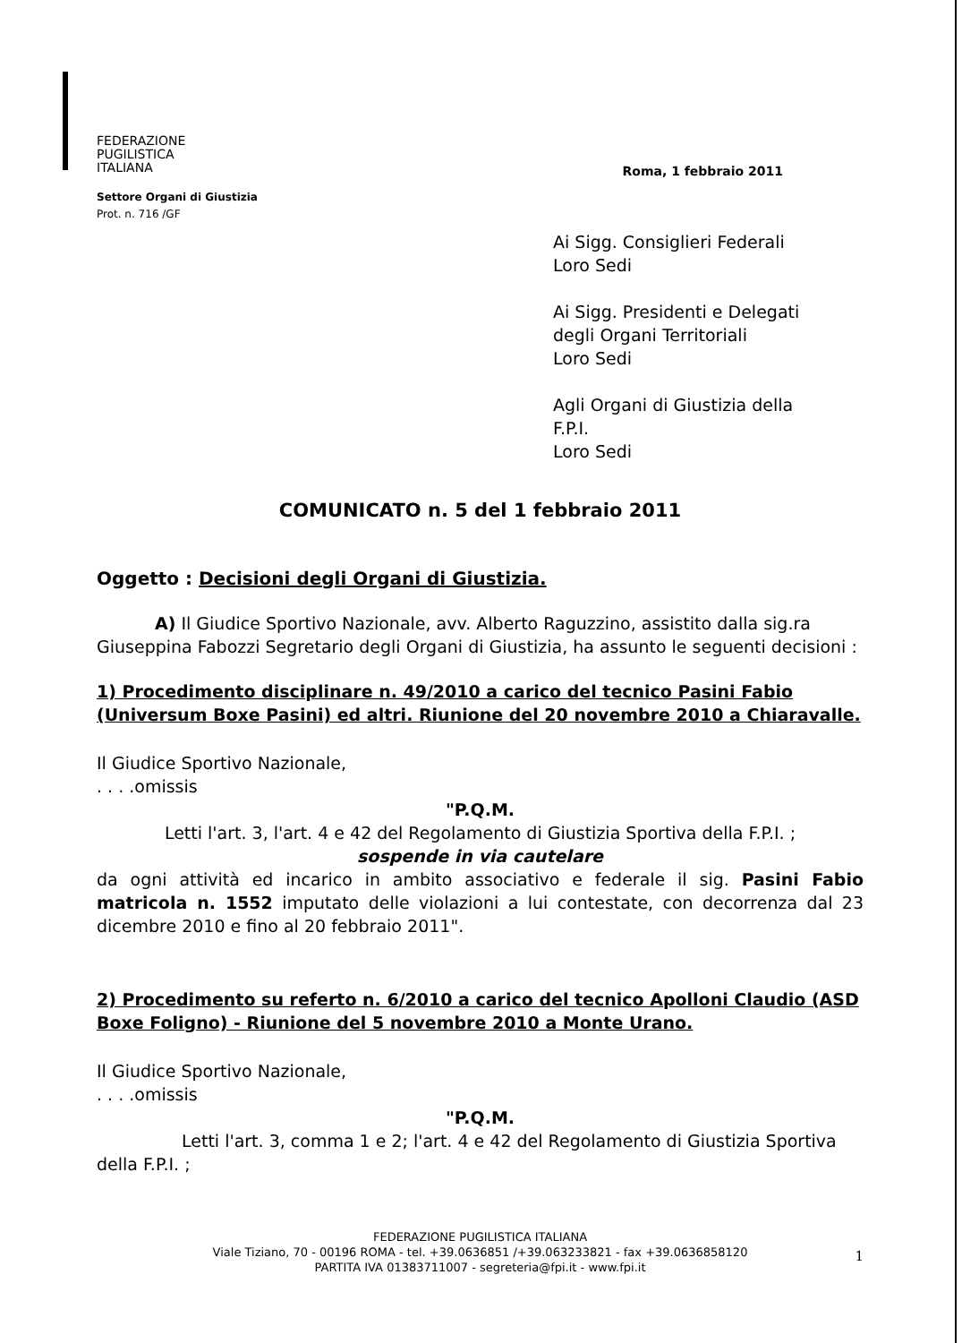FEDERAZIONE
PUGILISTICA
ITALIANA
Settore Organi di Giustizia
Prot. n. 716 /GF
Roma, 1 febbraio 2011
Ai Sigg. Consiglieri Federali
Loro Sedi
Ai Sigg. Presidenti e Delegati
degli Organi Territoriali
Loro Sedi
Agli Organi di Giustizia della
F.P.I.
Loro Sedi
COMUNICATO n. 5 del 1 febbraio 2011
Oggetto : Decisioni degli Organi di Giustizia.
A) Il Giudice Sportivo Nazionale, avv. Alberto Raguzzino, assistito dalla sig.ra Giuseppina Fabozzi Segretario degli Organi di Giustizia, ha assunto le seguenti decisioni :
1) Procedimento disciplinare n. 49/2010 a carico del tecnico Pasini Fabio (Universum Boxe Pasini) ed altri. Riunione del 20 novembre 2010 a Chiaravalle.
Il Giudice Sportivo Nazionale,
. . . .omissis
"P.Q.M.
Letti l'art. 3, l'art. 4 e 42 del Regolamento di Giustizia Sportiva della F.P.I. ;
sospende in via cautelare
da ogni attività ed incarico in ambito associativo e federale il sig. Pasini Fabio matricola n. 1552 imputato delle violazioni a lui contestate, con decorrenza dal 23 dicembre 2010 e fino al 20 febbraio 2011".
2) Procedimento su referto n. 6/2010 a carico del tecnico Apolloni Claudio (ASD Boxe Foligno) - Riunione del 5 novembre 2010 a Monte Urano.
Il Giudice Sportivo Nazionale,
. . . .omissis
"P.Q.M.
Letti l'art. 3, comma 1 e 2; l'art. 4 e 42 del Regolamento di Giustizia Sportiva della F.P.I. ;
FEDERAZIONE PUGILISTICA ITALIANA
Viale Tiziano, 70 - 00196 ROMA - tel. +39.0636851 /+39.063233821 - fax +39.0636858120
PARTITA IVA 01383711007 - segreteria@fpi.it - www.fpi.it
1